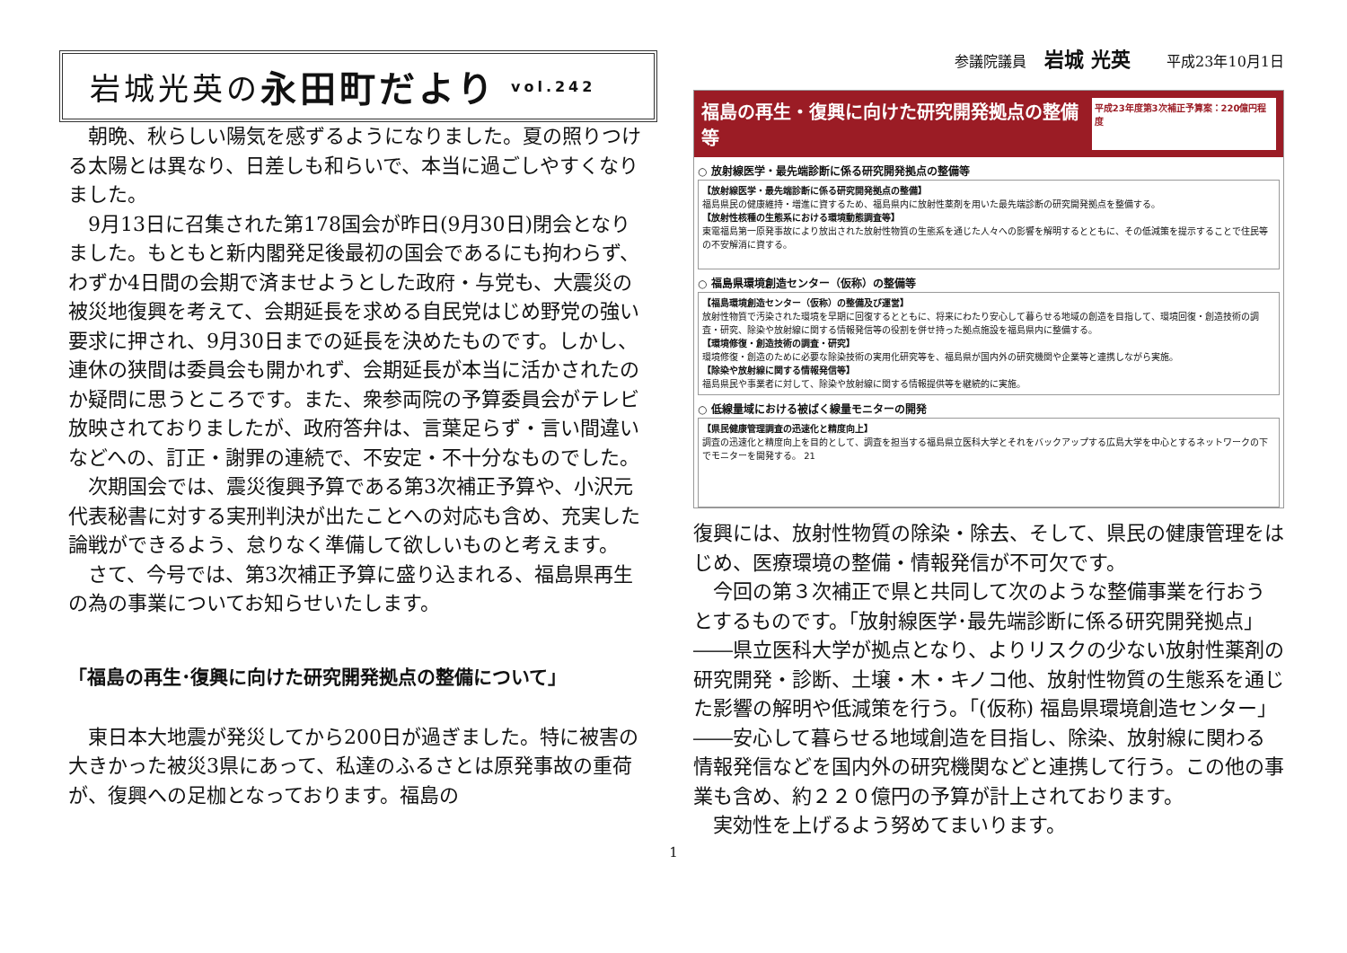岩城光英の 永田町だより vol.242
朝晩、秋らしい陽気を感ずるようになりました。夏の照りつける太陽とは異なり、日差しも和らいで、本当に過ごしやすくなりました。
9月13日に召集された第178国会が昨日(9月30日)閉会となりました。もともと新内閣発足後最初の国会であるにも拘わらず、わずか4日間の会期で済ませようとした政府・与党も、大震災の被災地復興を考えて、会期延長を求める自民党はじめ野党の強い要求に押され、9月30日までの延長を決めたものです。しかし、連休の狭間は委員会も開かれず、会期延長が本当に活かされたのか疑問に思うところです。また、衆参両院の予算委員会がテレビ放映されておりましたが、政府答弁は、言葉足らず・言い間違いなどへの、訂正・謝罪の連続で、不安定・不十分なものでした。
次期国会では、震災復興予算である第3次補正予算や、小沢元代表秘書に対する実刑判決が出たことへの対応も含め、充実した論戦ができるよう、怠りなく準備して欲しいものと考えます。
さて、今号では、第3次補正予算に盛り込まれる、福島県再生の為の事業についてお知らせいたします。
「福島の再生･復興に向けた研究開発拠点の整備について」
東日本大地震が発災してから200日が過ぎました。特に被害の大きかった被災3県にあって、私達のふるさとは原発事故の重荷が、復興への足枷となっております。福島の
参議院議員 岩城 光英 平成23年10月1日
福島の再生・復興に向けた研究開発拠点の整備等 平成23年度第3次補正予算案：220億円程度
○ 放射線医学・最先端診断に係る研究開発拠点の整備等
【放射線医学・最先端診断に係る研究開発拠点の整備】
福島県民の健康維持・増進に資するため、福島県内に放射性薬剤を用いた最先端診断の研究開発拠点を整備する。
【放射性核種の生態系における環境動態調査等】
東電福島第一原発事故により放出された放射性物質の生態系を通じた人々への影響を解明するとともに、その低減策を提示することで住民等の不安解消に資する。
○ 福島県環境創造センター（仮称）の整備等
【福島環境創造センター（仮称）の整備及び運営】
放射性物質で汚染された環境を早期に回復するとともに、将来にわたり安心して暮らせる地域の創造を目指して、環境回復・創造技術の調査・研究、除染や放射線に関する情報発信等の役割を併せ持った拠点施設を福島県内に整備する。
【環境修復・創造技術の調査・研究】
環境修復・創造のために必要な除染技術の実用化研究等を、福島県が国内外の研究機関や企業等と連携しながら実施。
【除染や放射線に関する情報発信等】
福島県民や事業者に対して、除染や放射線に関する情報提供等を継続的に実施。
○ 低線量域における被ばく線量モニターの開発
【県民健康管理調査の迅速化と精度向上】
調査の迅速化と精度向上を目的として、調査を担当する福島県立医科大学とそれをバックアップする広島大学を中心とするネットワークの下でモニターを開発する。 21
復興には、放射性物質の除染・除去、そして、県民の健康管理をはじめ、医療環境の整備・情報発信が不可欠です。
今回の第３次補正で県と共同して次のような整備事業を行おうとするものです。「放射線医学･最先端診断に係る研究開発拠点」――県立医科大学が拠点となり、よりリスクの少ない放射性薬剤の研究開発・診断、土壌・木・キノコ他、放射性物質の生態系を通じた影響の解明や低減策を行う。「(仮称) 福島県環境創造センター」――安心して暮らせる地域創造を目指し、除染、放射線に関わる情報発信などを国内外の研究機関などと連携して行う。この他の事業も含め、約２２０億円の予算が計上されております。
実効性を上げるよう努めてまいります。
1